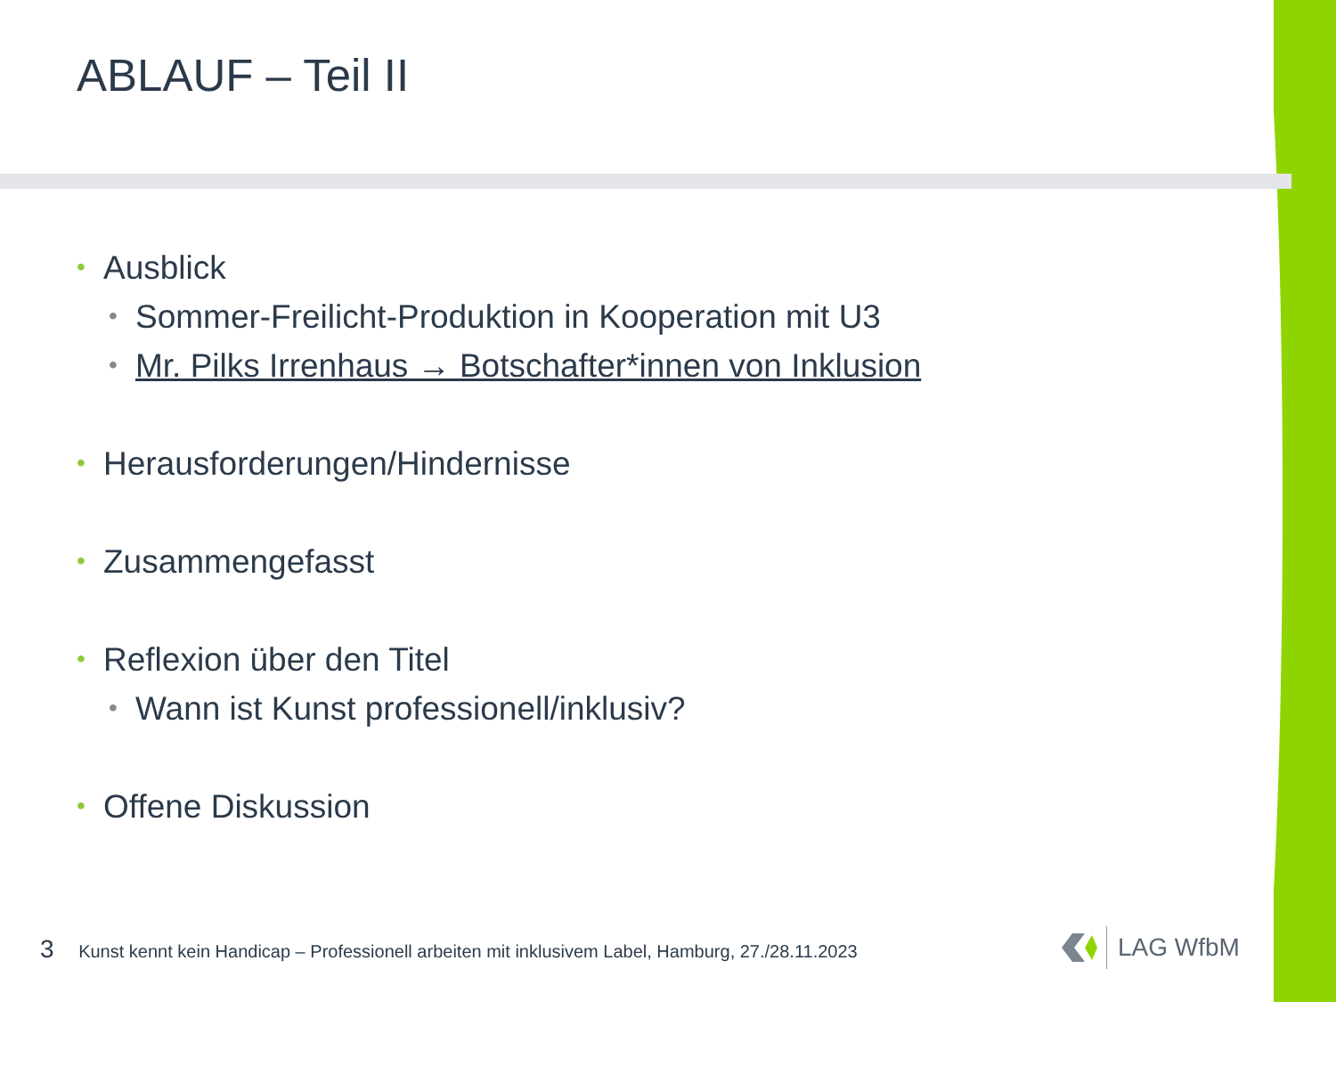ABLAUF – Teil II
• Ausblick
• Sommer-Freilicht-Produktion in Kooperation mit U3
• Mr. Pilks Irrenhaus → Botschafter*innen von Inklusion
• Herausforderungen/Hindernisse
• Zusammengefasst
• Reflexion über den Titel
• Wann ist Kunst professionell/inklusiv?
• Offene Diskussion
3 Kunst kennt kein Handicap – Professionell arbeiten mit inklusivem Label, Hamburg, 27./28.11.2023
LAG WfbM